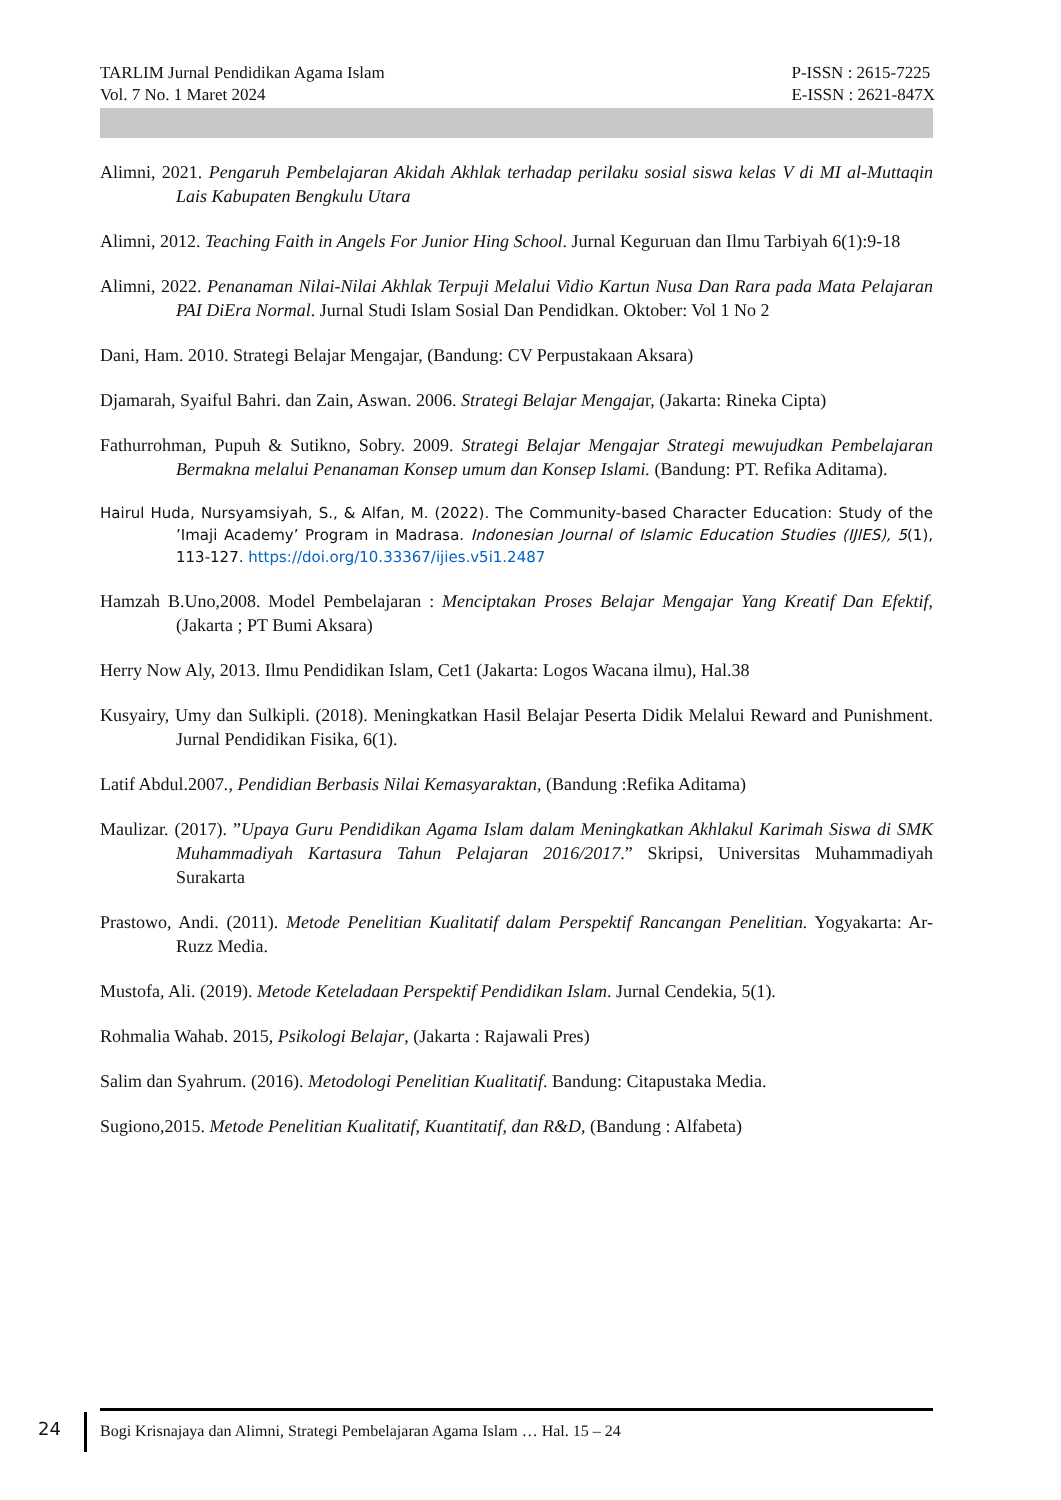TARLIM Jurnal Pendidikan Agama Islam
Vol. 7 No. 1 Maret 2024
P-ISSN : 2615-7225
E-ISSN : 2621-847X
Alimni, 2021. Pengaruh Pembelajaran Akidah Akhlak terhadap perilaku sosial siswa kelas V di MI al-Muttaqin Lais Kabupaten Bengkulu Utara
Alimni, 2012. Teaching Faith in Angels For Junior Hing School. Jurnal Keguruan dan Ilmu Tarbiyah 6(1):9-18
Alimni, 2022. Penanaman Nilai-Nilai Akhlak Terpuji Melalui Vidio Kartun Nusa Dan Rara pada Mata Pelajaran PAI DiEra Normal. Jurnal Studi Islam Sosial Dan Pendidkan. Oktober: Vol 1 No 2
Dani, Ham. 2010. Strategi Belajar Mengajar, (Bandung: CV Perpustakaan Aksara)
Djamarah, Syaiful Bahri. dan Zain, Aswan. 2006. Strategi Belajar Mengajar, (Jakarta: Rineka Cipta)
Fathurrohman, Pupuh & Sutikno, Sobry. 2009. Strategi Belajar Mengajar Strategi mewujudkan Pembelajaran Bermakna melalui Penanaman Konsep umum dan Konsep Islami. (Bandung: PT. Refika Aditama).
Hairul Huda, Nursyamsiyah, S., & Alfan, M. (2022). The Community-based Character Education: Study of the ’Imaji Academy’ Program in Madrasa. Indonesian Journal of Islamic Education Studies (IJIES), 5(1), 113-127. https://doi.org/10.33367/ijies.v5i1.2487
Hamzah B.Uno,2008. Model Pembelajaran : Menciptakan Proses Belajar Mengajar Yang Kreatif Dan Efektif, (Jakarta ; PT Bumi Aksara)
Herry Now Aly, 2013. Ilmu Pendidikan Islam, Cet1 (Jakarta: Logos Wacana ilmu), Hal.38
Kusyairy, Umy dan Sulkipli. (2018). Meningkatkan Hasil Belajar Peserta Didik Melalui Reward and Punishment. Jurnal Pendidikan Fisika, 6(1).
Latif Abdul.2007., Pendidian Berbasis Nilai Kemasyaraktan, (Bandung :Refika Aditama)
Maulizar. (2017). ”Upaya Guru Pendidikan Agama Islam dalam Meningkatkan Akhlakul Karimah Siswa di SMK Muhammadiyah Kartasura Tahun Pelajaran 2016/2017.” Skripsi, Universitas Muhammadiyah Surakarta
Prastowo, Andi. (2011). Metode Penelitian Kualitatif dalam Perspektif Rancangan Penelitian. Yogyakarta: Ar-Ruzz Media.
Mustofa, Ali. (2019). Metode Keteladaan Perspektif Pendidikan Islam. Jurnal Cendekia, 5(1).
Rohmalia Wahab. 2015, Psikologi Belajar, (Jakarta : Rajawali Pres)
Salim dan Syahrum. (2016). Metodologi Penelitian Kualitatif. Bandung: Citapustaka Media.
Sugiono,2015. Metode Penelitian Kualitatif, Kuantitatif, dan R&D, (Bandung : Alfabeta)
24 Bogi Krisnajaya dan Alimni, Strategi Pembelajaran Agama Islam … Hal. 15 – 24